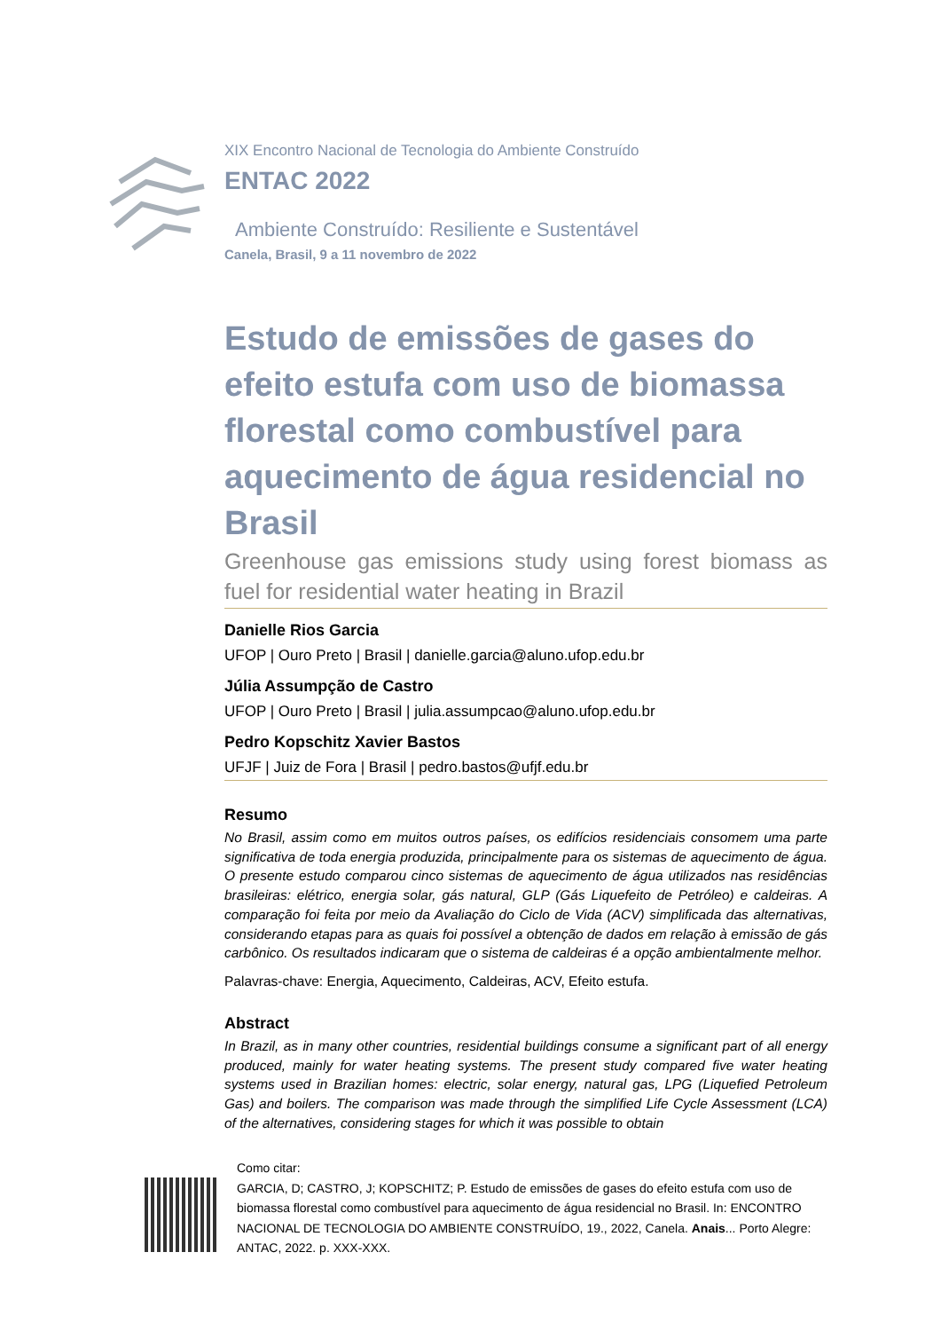XIX Encontro Nacional de Tecnologia do Ambiente Construído
ENTAC 2022
Ambiente Construído: Resiliente e Sustentável
Canela, Brasil, 9 a 11 novembro de 2022
Estudo de emissões de gases do efeito estufa com uso de biomassa florestal como combustível para aquecimento de água residencial no Brasil
Greenhouse gas emissions study using forest biomass as fuel for residential water heating in Brazil
Danielle Rios Garcia
UFOP | Ouro Preto | Brasil | danielle.garcia@aluno.ufop.edu.br
Júlia Assumpção de Castro
UFOP | Ouro Preto | Brasil | julia.assumpcao@aluno.ufop.edu.br
Pedro Kopschitz Xavier Bastos
UFJF | Juiz de Fora | Brasil | pedro.bastos@ufjf.edu.br
Resumo
No Brasil, assim como em muitos outros países, os edifícios residenciais consomem uma parte significativa de toda energia produzida, principalmente para os sistemas de aquecimento de água. O presente estudo comparou cinco sistemas de aquecimento de água utilizados nas residências brasileiras: elétrico, energia solar, gás natural, GLP (Gás Liquefeito de Petróleo) e caldeiras. A comparação foi feita por meio da Avaliação do Ciclo de Vida (ACV) simplificada das alternativas, considerando etapas para as quais foi possível a obtenção de dados em relação à emissão de gás carbônico. Os resultados indicaram que o sistema de caldeiras é a opção ambientalmente melhor.
Palavras-chave: Energia, Aquecimento, Caldeiras, ACV, Efeito estufa.
Abstract
In Brazil, as in many other countries, residential buildings consume a significant part of all energy produced, mainly for water heating systems. The present study compared five water heating systems used in Brazilian homes: electric, solar energy, natural gas, LPG (Liquefied Petroleum Gas) and boilers. The comparison was made through the simplified Life Cycle Assessment (LCA) of the alternatives, considering stages for which it was possible to obtain
Como citar:
GARCIA, D; CASTRO, J; KOPSCHITZ; P. Estudo de emissões de gases do efeito estufa com uso de biomassa florestal como combustível para aquecimento de água residencial no Brasil. In: ENCONTRO NACIONAL DE TECNOLOGIA DO AMBIENTE CONSTRUÍDO, 19., 2022, Canela. Anais... Porto Alegre: ANTAC, 2022. p. XXX-XXX.